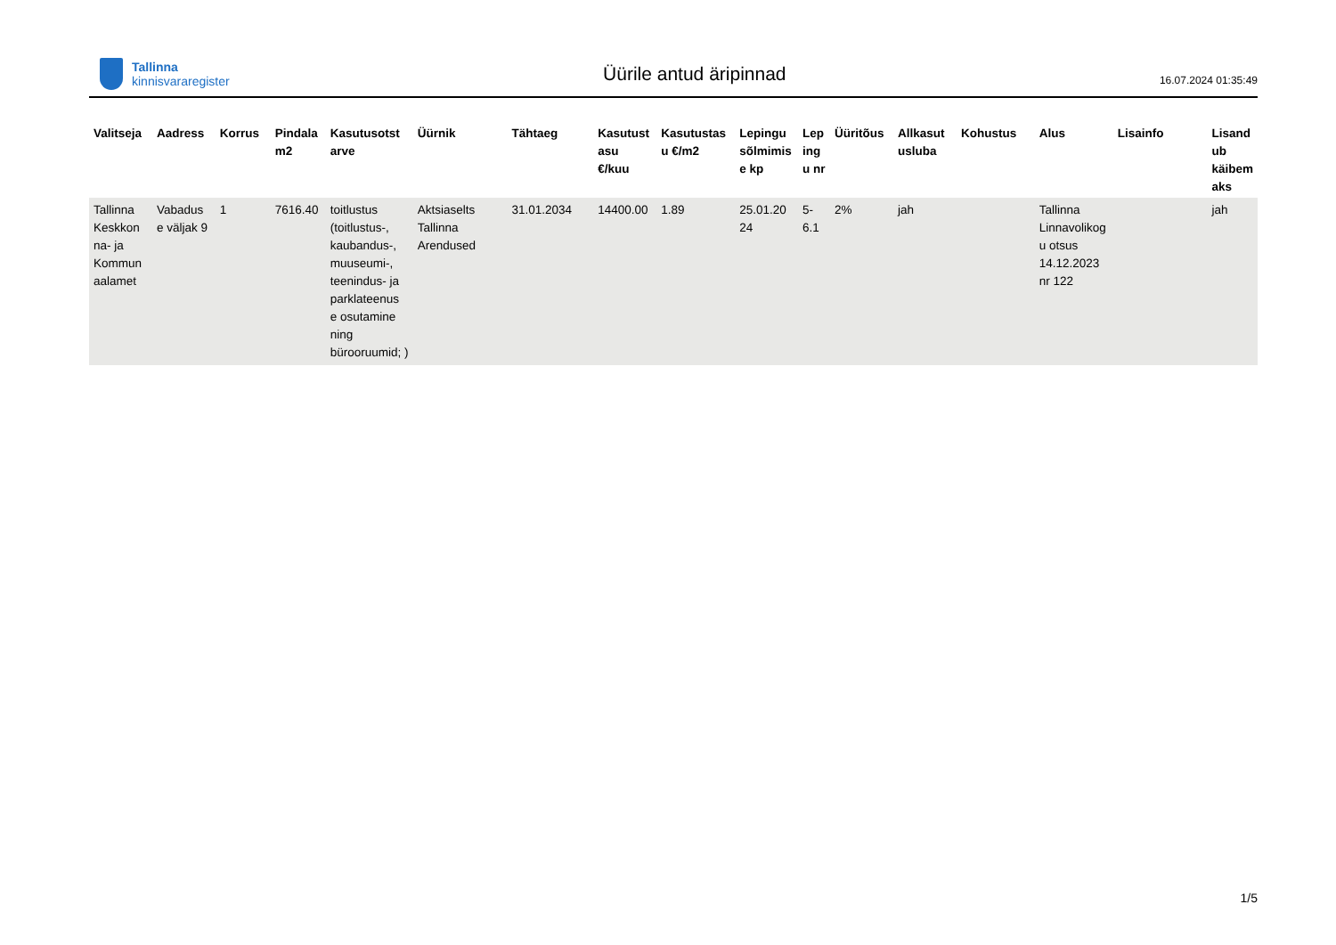Tallinna
kinnisvararegister
Üürile antud äripinnad
16.07.2024 01:35:49
| Valitseja | Aadress | Korrus | Pindala m2 | Kasutusotst arve | Üürnik | Tähtaeg | Kasutust asu €/kuu | Kasutustas u €/m2 | Lepingu sõlmimis e kp | Lep ing u nr | Üüritõus | Allkasut usluba | Kohustus | Alus | Lisainfo | Lisand ub käibem aks |
| --- | --- | --- | --- | --- | --- | --- | --- | --- | --- | --- | --- | --- | --- | --- | --- | --- |
| Tallinna Keskkon na- ja Kommun aalamet | Vabadus e väljak 9 | 1 | 7616.40 | toitlustus (toitlustus-, kaubandus-, muuseumi-, teenindus- ja parklateenus e osutamine ning bürooruumid; ) | Aktsiaselts Tallinna Arendused | 31.01.2034 | 14400.00 | 1.89 | 25.01.20 24 | 5- 6.1 | 2% | jah | | Tallinna Linnavolikog u otsus 14.12.2023 nr 122 | | jah |
1/5